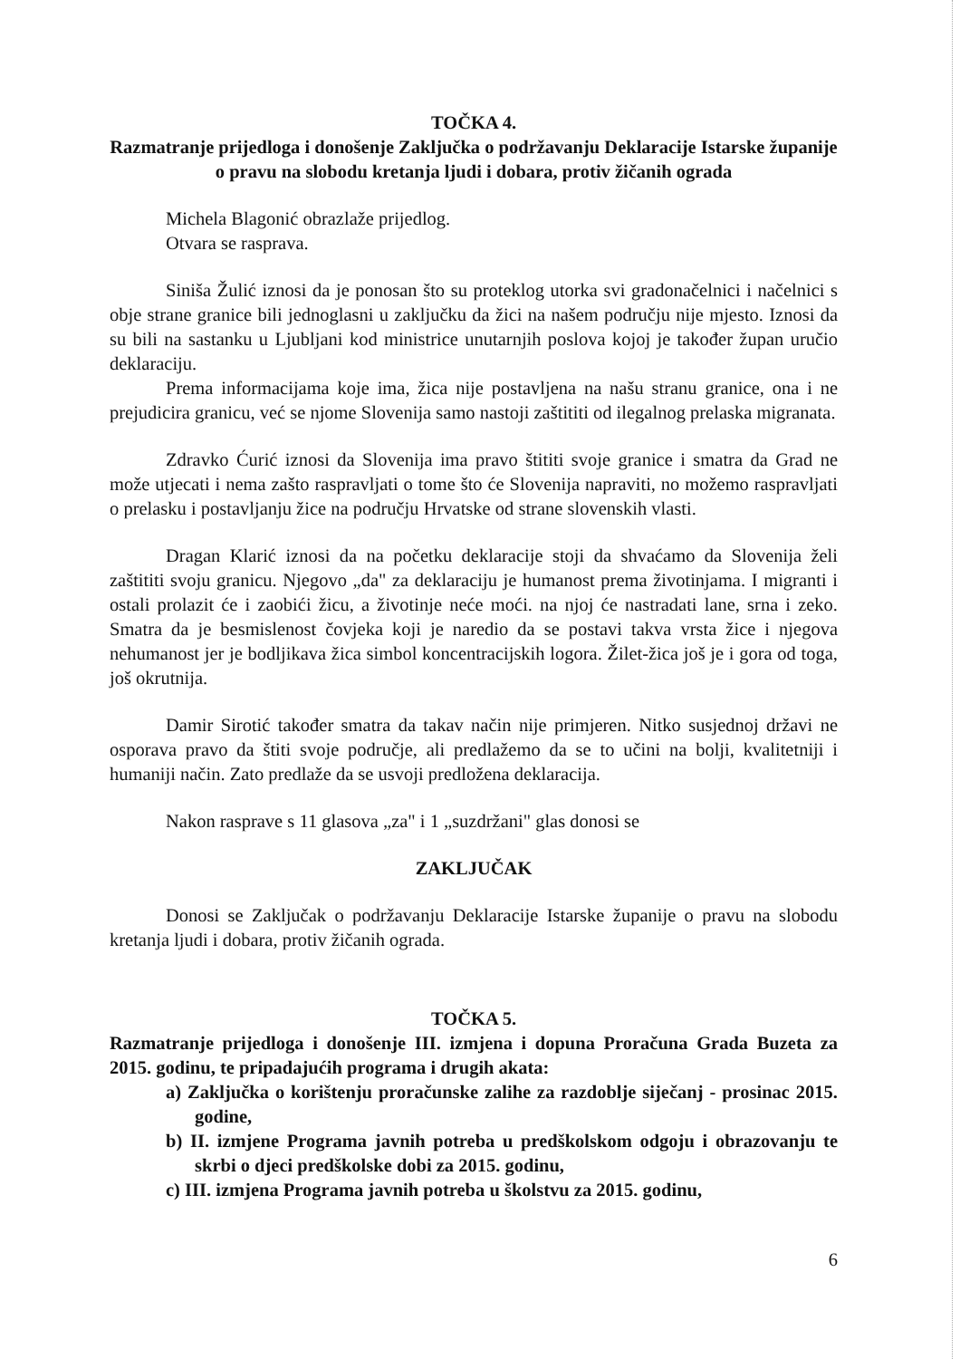TOČKA 4.
Razmatranje prijedloga i donošenje Zaključka o podržavanju Deklaracije Istarske županije o pravu na slobodu kretanja ljudi i dobara, protiv žičanih ograda
Michela Blagonić obrazlaže prijedlog.
Otvara se rasprava.
Siniša Žulić iznosi da je ponosan što su proteklog utorka svi gradonačelnici i načelnici s obje strane granice bili jednoglasni u zaključku da žici na našem području nije mjesto. Iznosi da su bili na sastanku u Ljubljani kod ministrice unutarnjih poslova kojoj je također župan uručio deklaraciju.
Prema informacijama koje ima, žica nije postavljena na našu stranu granice, ona i ne prejudicira granicu, već se njome Slovenija samo nastoji zaštititi od ilegalnog prelaska migranata.
Zdravko Ćurić iznosi da Slovenija ima pravo štititi svoje granice i smatra da Grad ne može utjecati i nema zašto raspravljati o tome što će Slovenija napraviti, no možemo raspravljati o prelasku i postavljanju žice na području Hrvatske od strane slovenskih vlasti.
Dragan Klarić iznosi da na početku deklaracije stoji da shvaćamo da Slovenija želi zaštititi svoju granicu. Njegovo „da" za deklaraciju je humanost prema životinjama. I migranti i ostali prolazit će i zaobići žicu, a životinje neće moći. na njoj će nastradati lane, srna i zeko. Smatra da je besmislenost čovjeka koji je naredio da se postavi takva vrsta žice i njegova nehumanost jer je bodljikava žica simbol koncentracijskih logora. Žilet-žica još je i gora od toga, još okrutnija.
Damir Sirotić također smatra da takav način nije primjeren. Nitko susjednoj državi ne osporava pravo da štiti svoje područje, ali predlažemo da se to učini na bolji, kvalitetniji i humaniji način. Zato predlaže da se usvoji predložena deklaracija.
Nakon rasprave s 11 glasova „za" i 1 „suzdržani" glas donosi se
ZAKLJUČAK
Donosi se Zaključak o podržavanju Deklaracije Istarske županije o pravu na slobodu kretanja ljudi i dobara, protiv žičanih ograda.
TOČKA 5.
Razmatranje prijedloga i donošenje III. izmjena i dopuna Proračuna Grada Buzeta za 2015. godinu, te pripadajućih programa i drugih akata:
a) Zaključka o korištenju proračunske zalihe za razdoblje siječanj - prosinac 2015. godine,
b) II. izmjene Programa javnih potreba u predškolskom odgoju i obrazovanju te skrbi o djeci predškolske dobi za 2015. godinu,
c) III. izmjena Programa javnih potreba u školstvu za 2015. godinu,
6